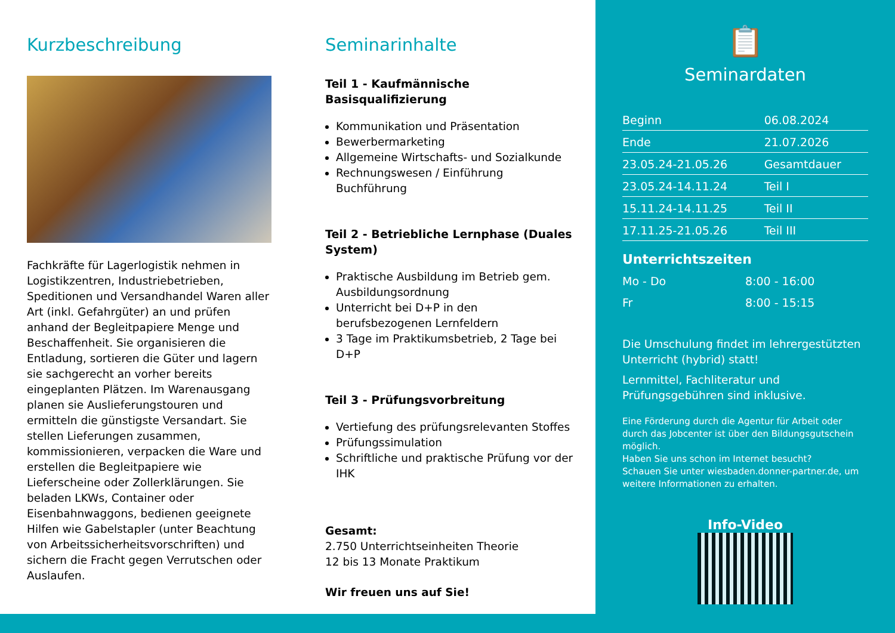Kurzbeschreibung
Fachkräfte für Lagerlogistik nehmen in Logistikzentren, Industriebetrieben, Speditionen und Versandhandel Waren aller Art (inkl. Gefahrgüter) an und prüfen anhand der Begleitpapiere Menge und Beschaffenheit. Sie organisieren die Entladung, sortieren die Güter und lagern sie sachgerecht an vorher bereits eingeplanten Plätzen. Im Warenausgang planen sie Auslieferungstouren und ermitteln die günstigste Versandart. Sie stellen Lieferungen zusammen, kommissionieren, verpacken die Ware und erstellen die Begleitpapiere wie Lieferscheine oder Zollerklärungen. Sie beladen LKWs, Container oder Eisenbahnwaggons, bedienen geeignete Hilfen wie Gabelstapler (unter Beachtung von Arbeitssicherheitsvorschriften) und sichern die Fracht gegen Verrutschen oder Auslaufen.
Seminarinhalte
Teil 1 - Kaufmännische Basisqualifizierung
Kommunikation und Präsentation
Bewerbermarketing
Allgemeine Wirtschafts- und Sozialkunde
Rechnungswesen / Einführung Buchführung
Teil 2 - Betriebliche Lernphase (Duales System)
Praktische Ausbildung im Betrieb gem. Ausbildungsordnung
Unterricht bei D+P in den berufsbezogenen Lernfeldern
3 Tage im Praktikumsbetrieb, 2 Tage bei D+P
Teil 3 - Prüfungsvorbreitung
Vertiefung des prüfungsrelevanten Stoffes
Prüfungssimulation
Schriftliche und praktische Prüfung vor der IHK
Gesamt:
2.750 Unterrichtseinheiten Theorie
12 bis 13 Monate Praktikum
Wir freuen uns auf Sie!
📋
Seminardaten
| Beginn | 06.08.2024 |
| Ende | 21.07.2026 |
| 23.05.24-21.05.26 | Gesamtdauer |
| 23.05.24-14.11.24 | Teil I |
| 15.11.24-14.11.25 | Teil II |
| 17.11.25-21.05.26 | Teil III |
Unterrichtszeiten
| Mo - Do | 8:00 - 16:00 |
| Fr | 8:00 - 15:15 |
Die Umschulung findet im lehrergestützten Unterricht (hybrid) statt!
Lernmittel, Fachliteratur und Prüfungsgebühren sind inklusive.
Eine Förderung durch die Agentur für Arbeit oder durch das Jobcenter ist über den Bildungsgutschein möglich.
Haben Sie uns schon im Internet besucht?
Schauen Sie unter wiesbaden.donner-partner.de, um weitere Informationen zu erhalten.
Info-Video